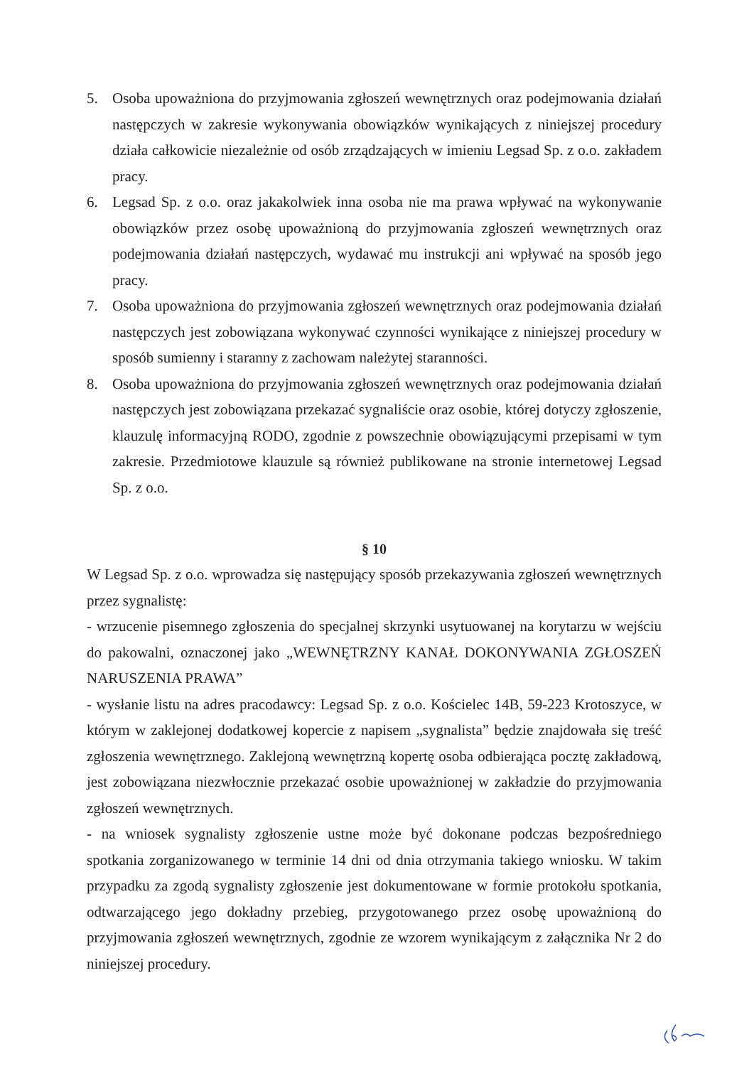5. Osoba upoważniona do przyjmowania zgłoszeń wewnętrznych oraz podejmowania działań następczych w zakresie wykonywania obowiązków wynikających z niniejszej procedury działa całkowicie niezależnie od osób zrządzających w imieniu Legsad Sp. z o.o. zakładem pracy.
6. Legsad Sp. z o.o. oraz jakakolwiek inna osoba nie ma prawa wpływać na wykonywanie obowiązków przez osobę upoważnioną do przyjmowania zgłoszeń wewnętrznych oraz podejmowania działań następczych, wydawać mu instrukcji ani wpływać na sposób jego pracy.
7. Osoba upoważniona do przyjmowania zgłoszeń wewnętrznych oraz podejmowania działań następczych jest zobowiązana wykonywać czynności wynikające z niniejszej procedury w sposób sumienny i staranny z zachowam należytej staranności.
8. Osoba upoważniona do przyjmowania zgłoszeń wewnętrznych oraz podejmowania działań następczych jest zobowiązana przekazać sygnaliście oraz osobie, której dotyczy zgłoszenie, klauzulę informacyjną RODO, zgodnie z powszechnie obowiązującymi przepisami w tym zakresie. Przedmiotowe klauzule są również publikowane na stronie internetowej Legsad Sp. z o.o.
§ 10
W Legsad Sp. z o.o. wprowadza się następujący sposób przekazywania zgłoszeń wewnętrznych przez sygnalistę:
- wrzucenie pisemnego zgłoszenia do specjalnej skrzynki usytuowanej na korytarzu w wejściu do pakowalni, oznaczonej jako „WEWNĘTRZNY KANAŁ DOKONYWANIA ZGŁOSZEŃ NARUSZENIA PRAWA”
- wysłanie listu na adres pracodawcy: Legsad Sp. z o.o. Kościelec 14B, 59-223 Krotoszyce, w którym w zaklejonej dodatkowej kopercie z napisem „sygnalista” będzie znajdowała się treść zgłoszenia wewnętrznego. Zaklejoną wewnętrzną kopertę osoba odbierająca pocztę zakładową, jest zobowiązana niezwłocznie przekazać osobie upoważnionej w zakładzie do przyjmowania zgłoszeń wewnętrznych.
- na wniosek sygnalisty zgłoszenie ustne może być dokonane podczas bezpośredniego spotkania zorganizowanego w terminie 14 dni od dnia otrzymania takiego wniosku. W takim przypadku za zgodą sygnalisty zgłoszenie jest dokumentowane w formie protokołu spotkania, odtwarzającego jego dokładny przebieg, przygotowanego przez osobę upoważnioną do przyjmowania zgłoszeń wewnętrznych, zgodnie ze wzorem wynikającym z załącznika Nr 2 do niniejszej procedury.